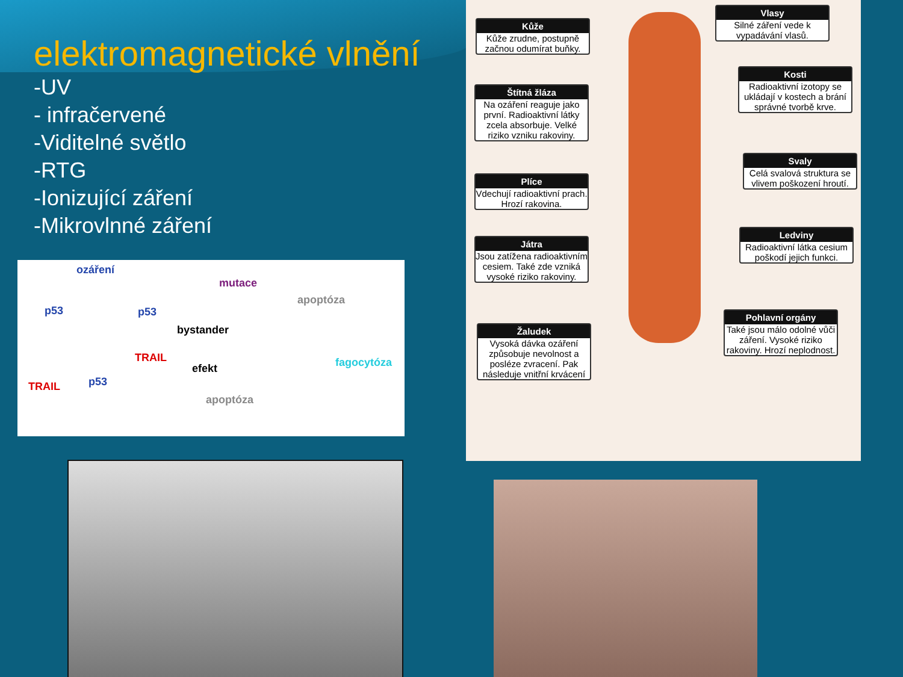elektromagnetické vlnění
-UV
- infračervené
-Viditelné světlo
-RTG
-Ionizující záření
-Mikrovlnné záření
ozáření
p53 p53
TRAIL
TRAIL p53
bystander
efekt
mutace
apoptóza
fagocytóza
apoptóza
Kůže
Kůže zrudne, postupně začnou odumírat buňky.
Štítná žláza
Na ozáření reaguje jako první. Radioaktivní látky zcela absorbuje. Velké riziko vzniku rakoviny.
Plíce
Vdechují radioaktivní prach. Hrozí rakovina.
Játra
Jsou zatížena radioaktivním cesiem. Také zde vzniká vysoké riziko rakoviny.
Žaludek
Vysoká dávka ozáření způsobuje nevolnost a posléze zvracení. Pak následuje vnitřní krvácení
Vlasy
Silné záření vede k vypadávání vlasů.
Kosti
Radioaktivní izotopy se ukládají v kostech a brání správné tvorbě krve.
Svaly
Celá svalová struktura se vlivem poškození hroutí.
Ledviny
Radioaktivní látka cesium poškodí jejich funkci.
Pohlavní orgány
Také jsou málo odolné vůči záření. Vysoké riziko rakoviny. Hrozí neplodnost.